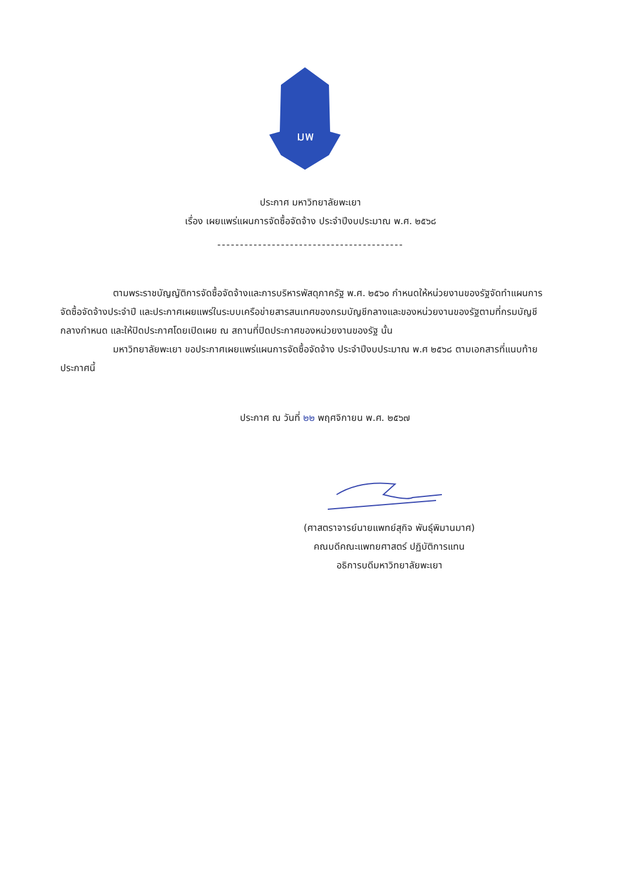มพ
ประกาศ มหาวิทยาลัยพะเยา
เรื่อง เผยแพร่แผนการจัดซื้อจัดจ้าง ประจำปีงบประมาณ พ.ศ. ๒๕๖๘
-----------------------------------------
ตามพระราชบัญญัติการจัดซื้อจัดจ้างและการบริหารพัสดุภาครัฐ พ.ศ. ๒๕๖๐ กำหนดให้หน่วยงานของรัฐจัดทำแผนการจัดซื้อจัดจ้างประจำปี และประกาศเผยแพร่ในระบบเครือข่ายสารสนเทศของกรมบัญชีกลางและของหน่วยงานของรัฐตามที่กรมบัญชีกลางกำหนด และให้ปิดประกาศโดยเปิดเผย ณ สถานที่ปิดประกาศของหน่วยงานของรัฐ นั้น
มหาวิทยาลัยพะเยา ขอประกาศเผยแพร่แผนการจัดซื้อจัดจ้าง ประจำปีงบประมาณ พ.ศ ๒๕๖๘ ตามเอกสารที่แนบท้ายประกาศนี้
ประกาศ ณ วันที่ ๒๒ พฤศจิกายน พ.ศ. ๒๕๖๗
(ศาสตราจารย์นายแพทย์สุกิจ พันธุ์พิมานมาศ)
คณบดีคณะแพทยศาสตร์ ปฏิบัติการแทน
อธิการบดีมหาวิทยาลัยพะเยา